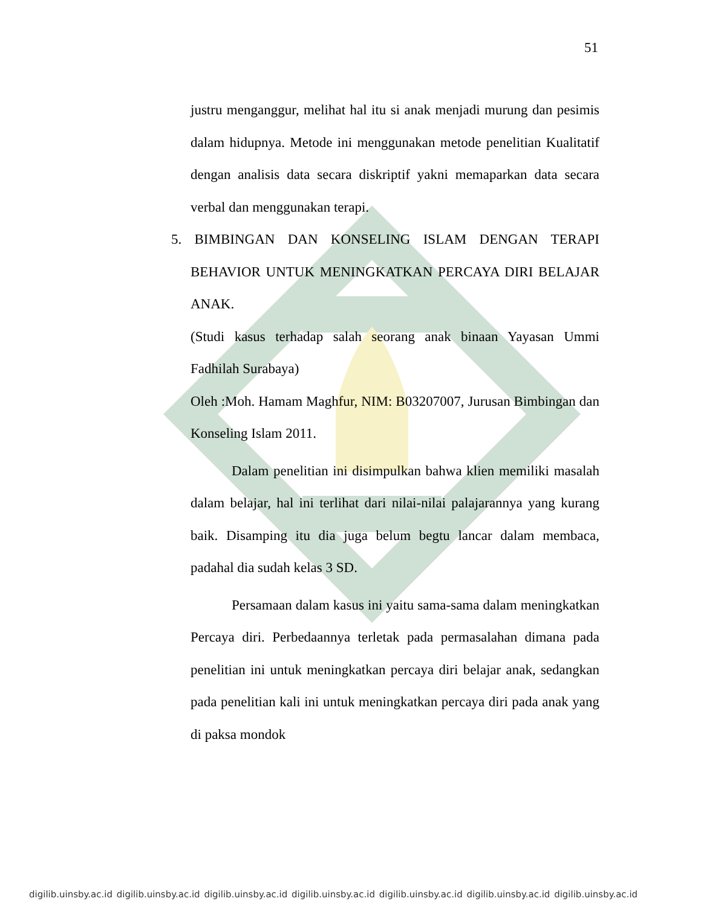51
justru menganggur, melihat hal itu si anak menjadi murung dan pesimis dalam hidupnya. Metode ini menggunakan metode penelitian Kualitatif dengan analisis data secara diskriptif yakni memaparkan data secara verbal dan menggunakan terapi.
5. BIMBINGAN DAN KONSELING ISLAM DENGAN TERAPI BEHAVIOR UNTUK MENINGKATKAN PERCAYA DIRI BELAJAR ANAK.
(Studi kasus terhadap salah seorang anak binaan Yayasan Ummi Fadhilah Surabaya)
Oleh :Moh. Hamam Maghfur, NIM: B03207007, Jurusan Bimbingan dan Konseling Islam 2011.
Dalam penelitian ini disimpulkan bahwa klien memiliki masalah dalam belajar, hal ini terlihat dari nilai-nilai palajarannya yang kurang baik. Disamping itu dia juga belum begtu lancar dalam membaca, padahal dia sudah kelas 3 SD.
Persamaan dalam kasus ini yaitu sama-sama dalam meningkatkan Percaya diri. Perbedaannya terletak pada permasalahan dimana pada penelitian ini untuk meningkatkan percaya diri belajar anak, sedangkan pada penelitian kali ini untuk meningkatkan percaya diri pada anak yang di paksa mondok
digilib.uinsby.ac.id digilib.uinsby.ac.id digilib.uinsby.ac.id digilib.uinsby.ac.id digilib.uinsby.ac.id digilib.uinsby.ac.id digilib.uinsby.ac.id